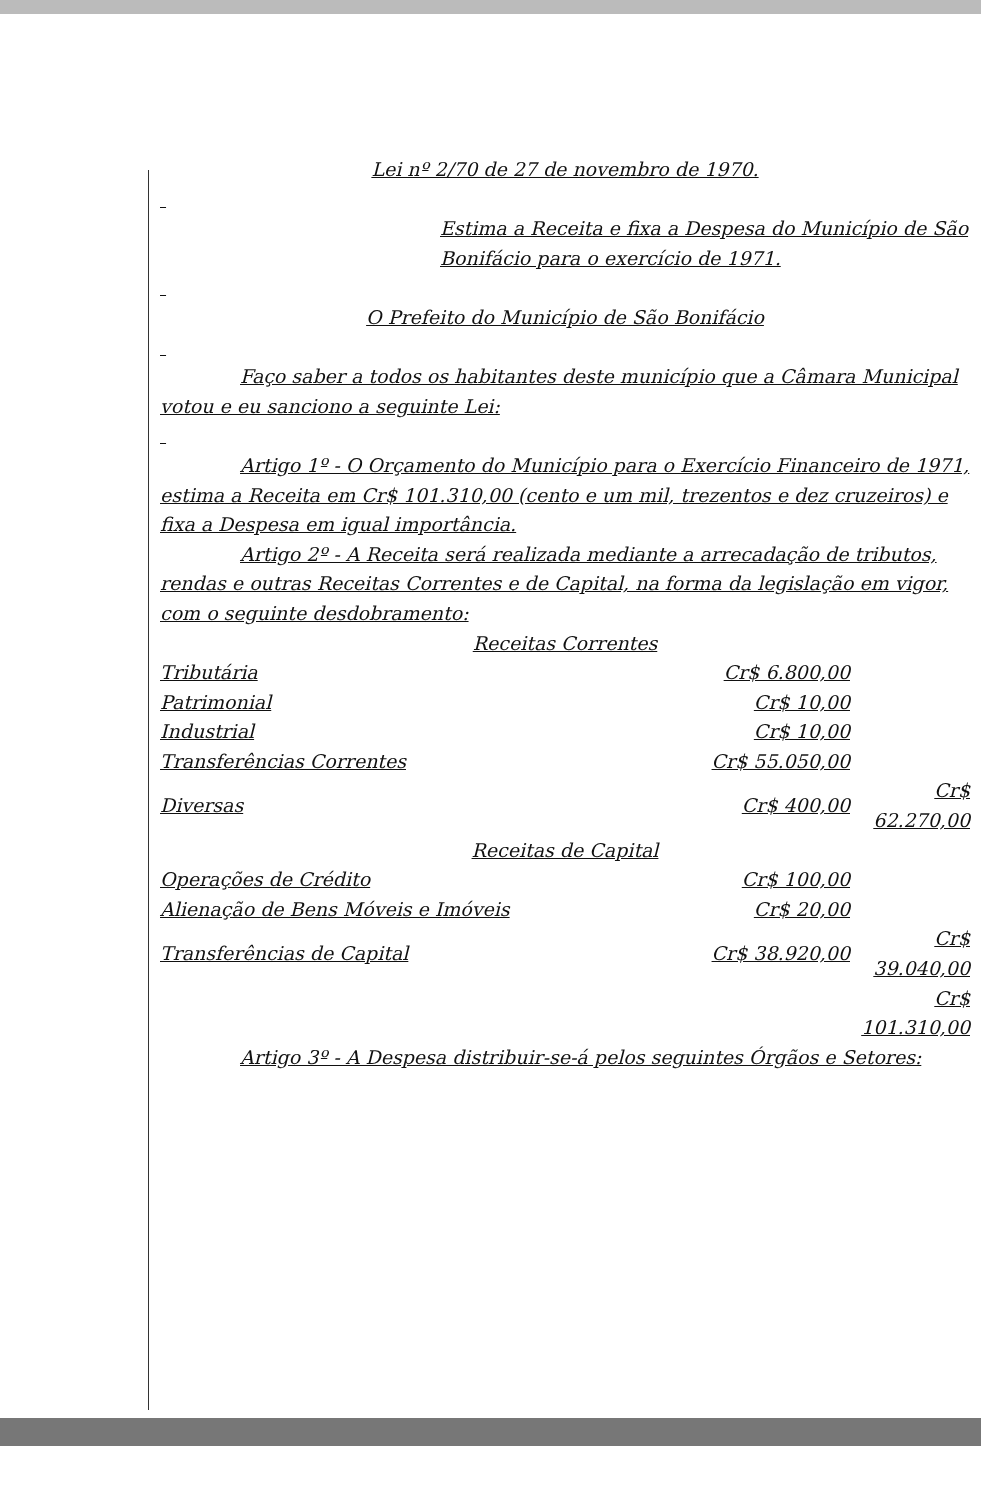Lei nº 2/70 de 27 de novembro de 1970.
Estima a Receita e fixa a Despesa do Município de São Bonifácio para o exercício de 1971.
O Prefeito do Município de São Bonifácio
Faço saber a todos os habitantes deste município que a Câmara Municipal votou e eu sanciono a seguinte Lei:
Artigo 1º - O Orçamento do Município para o Exercício Financeiro de 1971, estima a Receita em Cr$ 101.310,00 (cento e um mil, trezentos e dez cruzeiros) e fixa a Despesa em igual importância.
Artigo 2º - A Receita será realizada mediante a arrecadação de tributos, rendas e outras Receitas Correntes e de Capital, na forma da legislação em vigor, com o seguinte desdobramento:
Receitas Correntes
| Tributária | Cr$ 6.800,00 | |
| Patrimonial | Cr$ 10,00 | |
| Industrial | Cr$ 10,00 | |
| Transferências Correntes | Cr$ 55.050,00 | |
| Diversas | Cr$ 400,00 | Cr$ 62.270,00 |
Receitas de Capital
| Operações de Crédito | Cr$ 100,00 | |
| Alienação de Bens Móveis e Imóveis | Cr$ 20,00 | |
| Transferências de Capital | Cr$ 38.920,00 | Cr$ 39.040,00 |
| | | Cr$ 101.310,00 |
Artigo 3º - A Despesa distribuir-se-á pelos seguintes Órgãos e Setores: